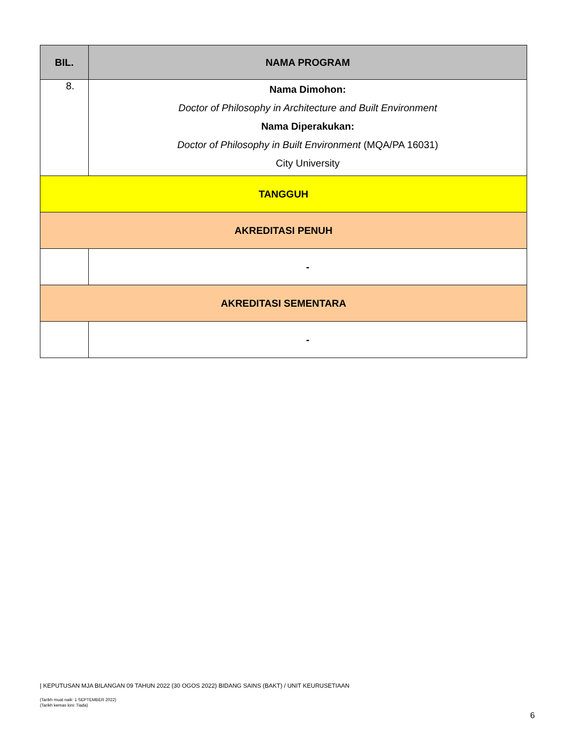| BIL. | NAMA PROGRAM |
| --- | --- |
| 8. | Nama Dimohon: Doctor of Philosophy in Architecture and Built Environment Nama Diperakukan: Doctor of Philosophy in Built Environment (MQA/PA 16031) City University |
| TANGGUH | |
| AKREDITASI PENUH | |
| | - |
| AKREDITASI SEMENTARA | |
| | - |
| KEPUTUSAN MJA BILANGAN 09 TAHUN 2022 (30 OGOS 2022) BIDANG SAINS (BAKT) / UNIT KEURUSETIAAN
(Tarikh muat naik: 1 SEPTEMBER 2022)
(Tarikh kemas kini: Tiada)
6